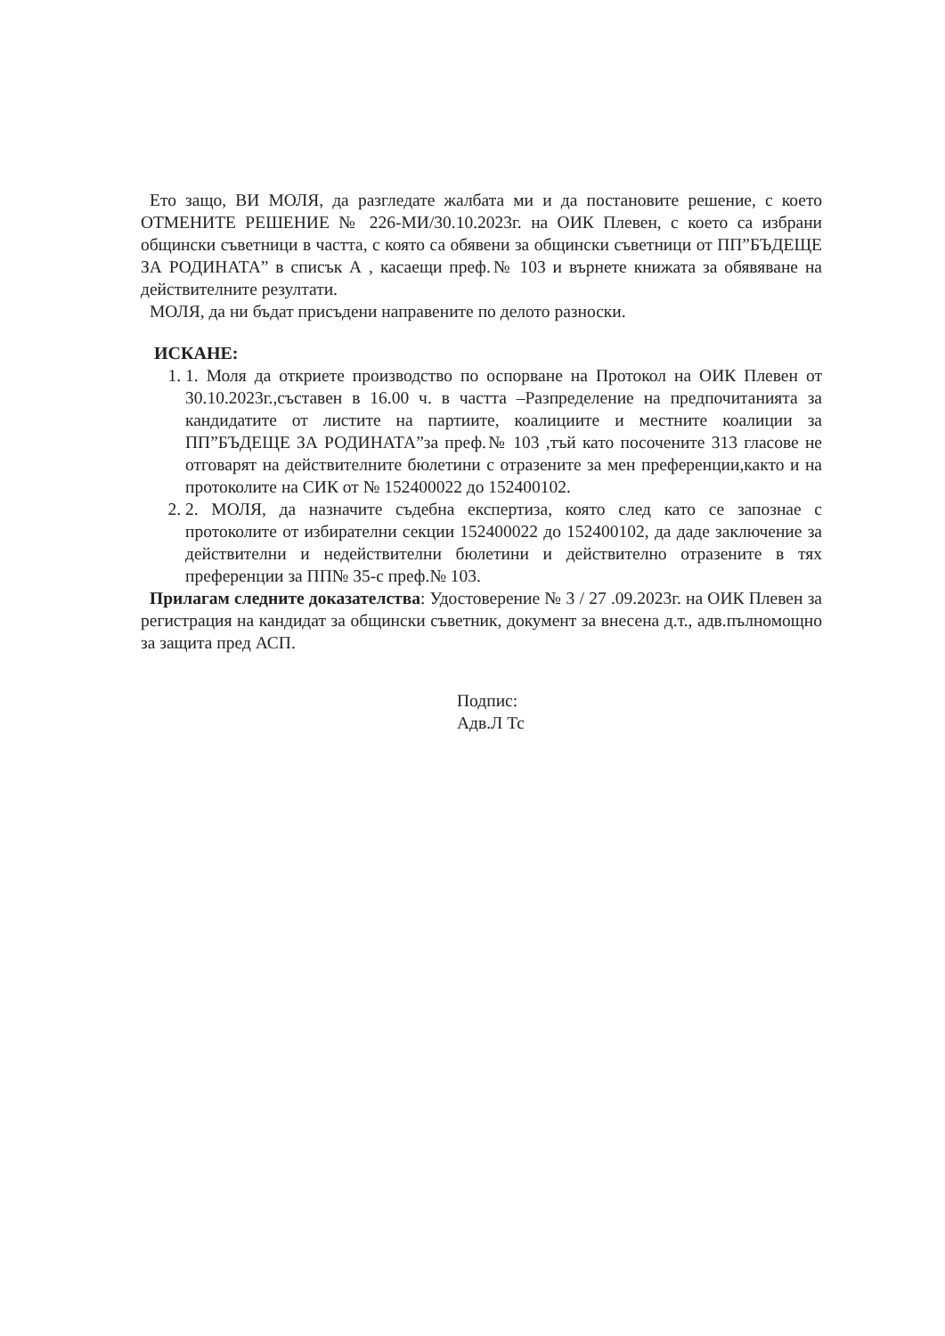Ето защо, ВИ МОЛЯ, да разгледате жалбата ми и да постановите решение, с което ОТМЕНИТЕ РЕШЕНИЕ № 226-МИ/30.10.2023г. на ОИК Плевен, с което са избрани общински съветници в частта, с която са обявени за общински съветници от ПП”БЪДЕЩЕ ЗА РОДИНАТА” в списък А , касаещи преф.№ 103 и върнете книжата за обявяване на действителните резултати.
МОЛЯ, да ни бъдат присъдени направените по делото разноски.
ИСКАНЕ:
1. 1. Моля да откриете производство по оспорване на Протокол на ОИК Плевен от 30.10.2023г.,съставен в 16.00 ч. в частта –Разпределение на предпочитанията за кандидатите от листите на партиите, коалициите и местните коалиции за ПП”БЪДЕЩЕ ЗА РОДИНАТА”за преф.№ 103 ,тъй като посочените 313 гласове не отговарят на действителните бюлетини с отразените за мен преференции,както и на протоколите на СИК от № 152400022 до 152400102.
2. 2. МОЛЯ, да назначите съдебна експертиза, която след като се запознае с протоколите от избирателни секции 152400022 до 152400102, да даде заключение за действителни и недействителни бюлетини и действително отразените в тях преференции за ПП№ 35-с преф.№ 103.
Прилагам следните доказателства: Удостоверение № 3 / 27 .09.2023г. на ОИК Плевен за регистрация на кандидат за общински съветник, документ за внесена д.т., адв.пълномощно за защита пред АСП.
Подпис:
Адв.Л Тс